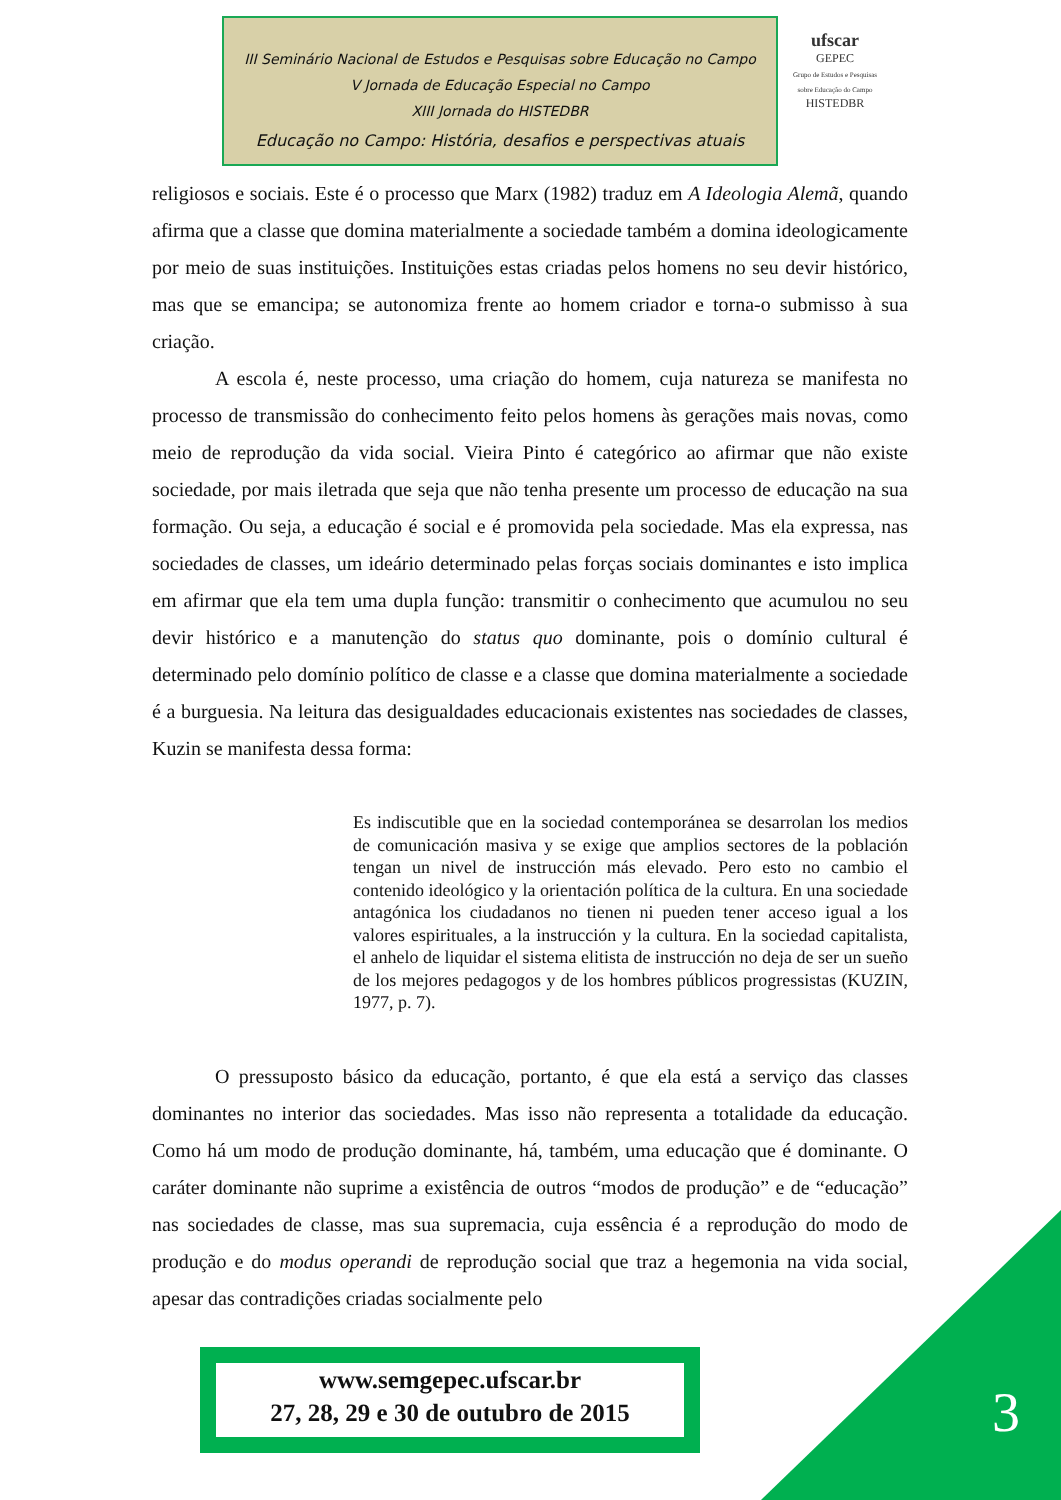III Seminário Nacional de Estudos e Pesquisas sobre Educação no Campo
V Jornada de Educação Especial no Campo
XIII Jornada do HISTEDBR
Educação no Campo: História, desafios e perspectivas atuais
ufscar
GEPEC
Grupo de Estudos e Pesquisas sobre Educação do Campo
HISTEDBR
religiosos e sociais. Este é o processo que Marx (1982) traduz em A Ideologia Alemã, quando afirma que a classe que domina materialmente a sociedade também a domina ideologicamente por meio de suas instituições. Instituições estas criadas pelos homens no seu devir histórico, mas que se emancipa; se autonomiza frente ao homem criador e torna-o submisso à sua criação.
A escola é, neste processo, uma criação do homem, cuja natureza se manifesta no processo de transmissão do conhecimento feito pelos homens às gerações mais novas, como meio de reprodução da vida social. Vieira Pinto é categórico ao afirmar que não existe sociedade, por mais iletrada que seja que não tenha presente um processo de educação na sua formação. Ou seja, a educação é social e é promovida pela sociedade. Mas ela expressa, nas sociedades de classes, um ideário determinado pelas forças sociais dominantes e isto implica em afirmar que ela tem uma dupla função: transmitir o conhecimento que acumulou no seu devir histórico e a manutenção do status quo dominante, pois o domínio cultural é determinado pelo domínio político de classe e a classe que domina materialmente a sociedade é a burguesia. Na leitura das desigualdades educacionais existentes nas sociedades de classes, Kuzin se manifesta dessa forma:
Es indiscutible que en la sociedad contemporánea se desarrolan los medios de comunicación masiva y se exige que amplios sectores de la población tengan un nivel de instrucción más elevado. Pero esto no cambio el contenido ideológico y la orientación política de la cultura. En una sociedade antagónica los ciudadanos no tienen ni pueden tener acceso igual a los valores espirituales, a la instrucción y la cultura. En la sociedad capitalista, el anhelo de liquidar el sistema elitista de instrucción no deja de ser un sueño de los mejores pedagogos y de los hombres públicos progressistas (KUZIN, 1977, p. 7).
O pressuposto básico da educação, portanto, é que ela está a serviço das classes dominantes no interior das sociedades. Mas isso não representa a totalidade da educação. Como há um modo de produção dominante, há, também, uma educação que é dominante. O caráter dominante não suprime a existência de outros “modos de produção” e de “educação” nas sociedades de classe, mas sua supremacia, cuja essência é a reprodução do modo de produção e do modus operandi de reprodução social que traz a hegemonia na vida social, apesar das contradições criadas socialmente pelo
www.semgepec.ufscar.br
27, 28, 29 e 30 de outubro de 2015
3